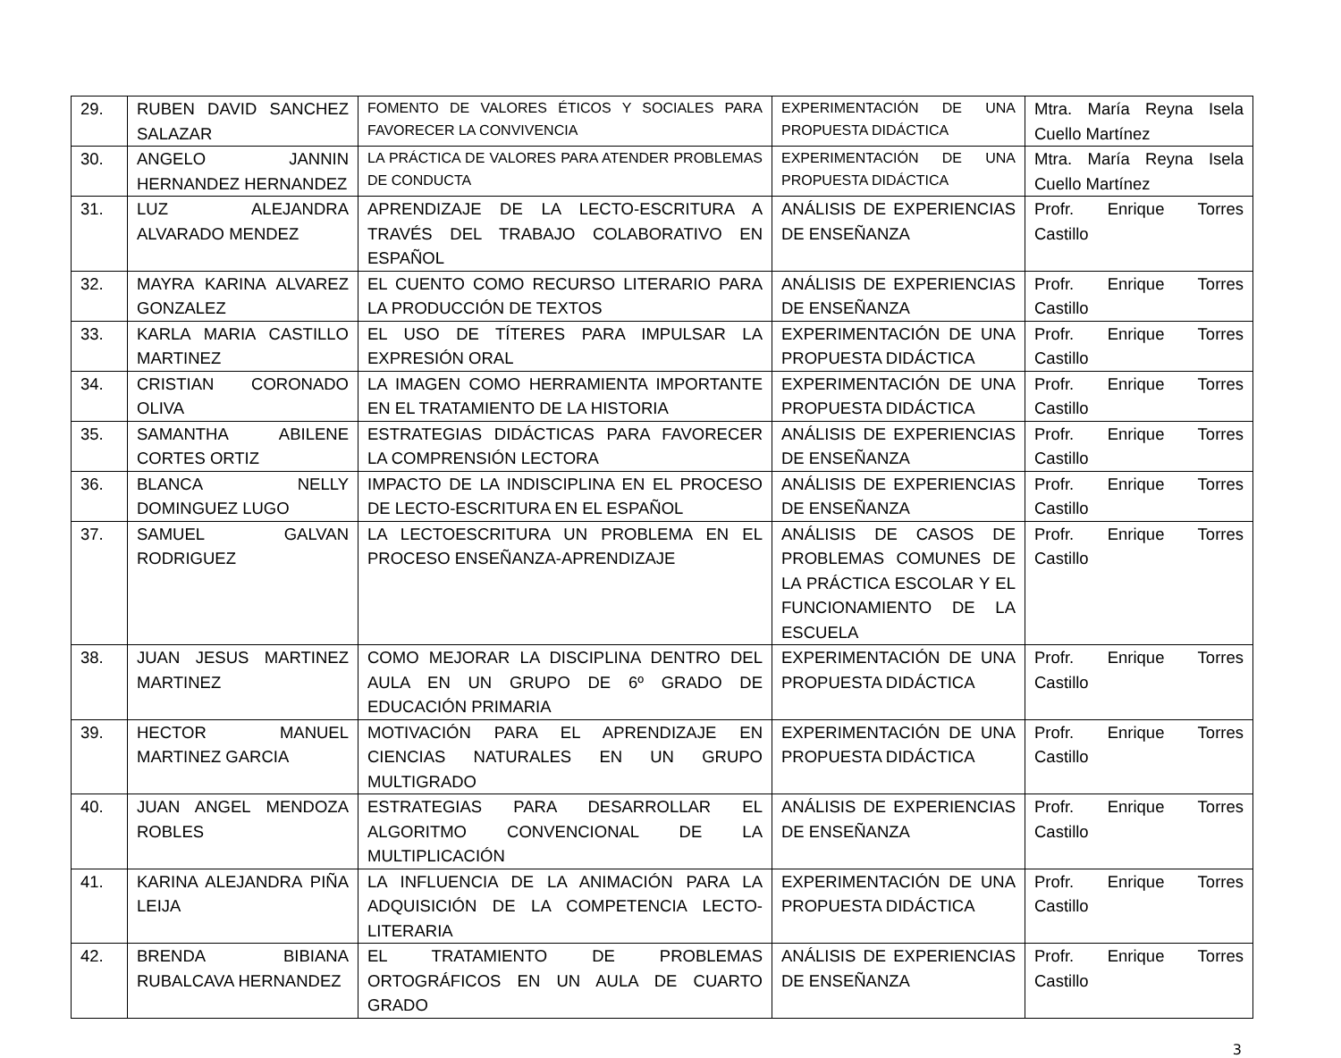| 29. | RUBEN DAVID SANCHEZ SALAZAR | FOMENTO DE VALORES ÉTICOS Y SOCIALES PARA FAVORECER LA CONVIVENCIA | EXPERIMENTACIÓN DE UNA PROPUESTA DIDÁCTICA | Mtra. María Reyna Isela Cuello Martínez |
| 30. | ANGELO JANNIN HERNANDEZ HERNANDEZ | LA PRÁCTICA DE VALORES PARA ATENDER PROBLEMAS DE CONDUCTA | EXPERIMENTACIÓN DE UNA PROPUESTA DIDÁCTICA | Mtra. María Reyna Isela Cuello Martínez |
| 31. | LUZ ALEJANDRA ALVARADO MENDEZ | APRENDIZAJE DE LA LECTO-ESCRITURA A TRAVÉS DEL TRABAJO COLABORATIVO EN ESPAÑOL | ANÁLISIS DE EXPERIENCIAS DE ENSEÑANZA | Profr. Enrique Torres Castillo |
| 32. | MAYRA KARINA ALVAREZ GONZALEZ | EL CUENTO COMO RECURSO LITERARIO PARA LA PRODUCCIÓN DE TEXTOS | ANÁLISIS DE EXPERIENCIAS DE ENSEÑANZA | Profr. Enrique Torres Castillo |
| 33. | KARLA MARIA CASTILLO MARTINEZ | EL USO DE TÍTERES PARA IMPULSAR LA EXPRESIÓN ORAL | EXPERIMENTACIÓN DE UNA PROPUESTA DIDÁCTICA | Profr. Enrique Torres Castillo |
| 34. | CRISTIAN CORONADO OLIVA | LA IMAGEN COMO HERRAMIENTA IMPORTANTE EN EL TRATAMIENTO DE LA HISTORIA | EXPERIMENTACIÓN DE UNA PROPUESTA DIDÁCTICA | Profr. Enrique Torres Castillo |
| 35. | SAMANTHA ABILENE CORTES ORTIZ | ESTRATEGIAS DIDÁCTICAS PARA FAVORECER LA COMPRENSIÓN LECTORA | ANÁLISIS DE EXPERIENCIAS DE ENSEÑANZA | Profr. Enrique Torres Castillo |
| 36. | BLANCA NELLY DOMINGUEZ LUGO | IMPACTO DE LA INDISCIPLINA EN EL PROCESO DE LECTO-ESCRITURA EN EL ESPAÑOL | ANÁLISIS DE EXPERIENCIAS DE ENSEÑANZA | Profr. Enrique Torres Castillo |
| 37. | SAMUEL GALVAN RODRIGUEZ | LA LECTOESCRITURA UN PROBLEMA EN EL PROCESO ENSEÑANZA-APRENDIZAJE | ANÁLISIS DE CASOS DE PROBLEMAS COMUNES DE LA PRÁCTICA ESCOLAR Y EL FUNCIONAMIENTO DE LA ESCUELA | Profr. Enrique Torres Castillo |
| 38. | JUAN JESUS MARTINEZ MARTINEZ | COMO MEJORAR LA DISCIPLINA DENTRO DEL AULA EN UN GRUPO DE 6º GRADO DE EDUCACIÓN PRIMARIA | EXPERIMENTACIÓN DE UNA PROPUESTA DIDÁCTICA | Profr. Enrique Torres Castillo |
| 39. | HECTOR MANUEL MARTINEZ GARCIA | MOTIVACIÓN PARA EL APRENDIZAJE EN CIENCIAS NATURALES EN UN GRUPO MULTIGRADO | EXPERIMENTACIÓN DE UNA PROPUESTA DIDÁCTICA | Profr. Enrique Torres Castillo |
| 40. | JUAN ANGEL MENDOZA ROBLES | ESTRATEGIAS PARA DESARROLLAR EL ALGORITMO CONVENCIONAL DE LA MULTIPLICACIÓN | ANÁLISIS DE EXPERIENCIAS DE ENSEÑANZA | Profr. Enrique Torres Castillo |
| 41. | KARINA ALEJANDRA PIÑA LEIJA | LA INFLUENCIA DE LA ANIMACIÓN PARA LA ADQUISICIÓN DE LA COMPETENCIA LECTO-LITERARIA | EXPERIMENTACIÓN DE UNA PROPUESTA DIDÁCTICA | Profr. Enrique Torres Castillo |
| 42. | BRENDA BIBIANA RUBALCAVA HERNANDEZ | EL TRATAMIENTO DE PROBLEMAS ORTOGRÁFICOS EN UN AULA DE CUARTO GRADO | ANÁLISIS DE EXPERIENCIAS DE ENSEÑANZA | Profr. Enrique Torres Castillo |
3